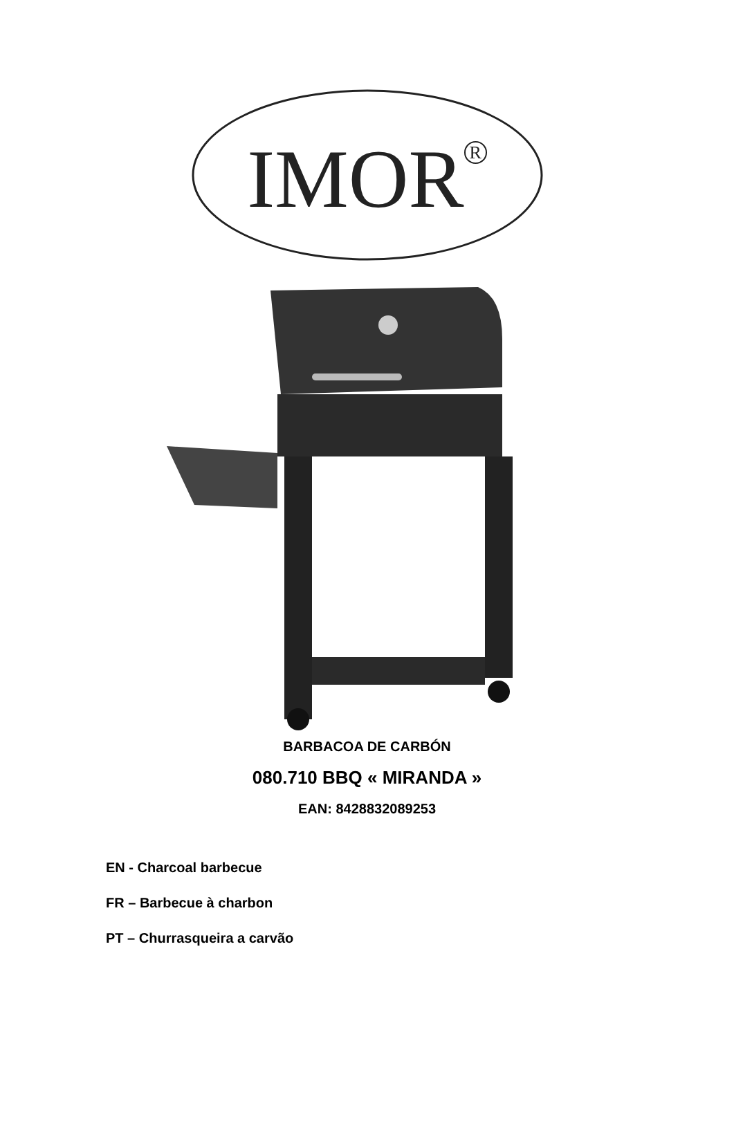IMOR<sup>R</sup>
BARBACOA DE CARBÓN
080.710 BBQ « MIRANDA »
EAN: 8428832089253
EN - Charcoal barbecue
FR – Barbecue à charbon
PT – Churrasqueira a carvão